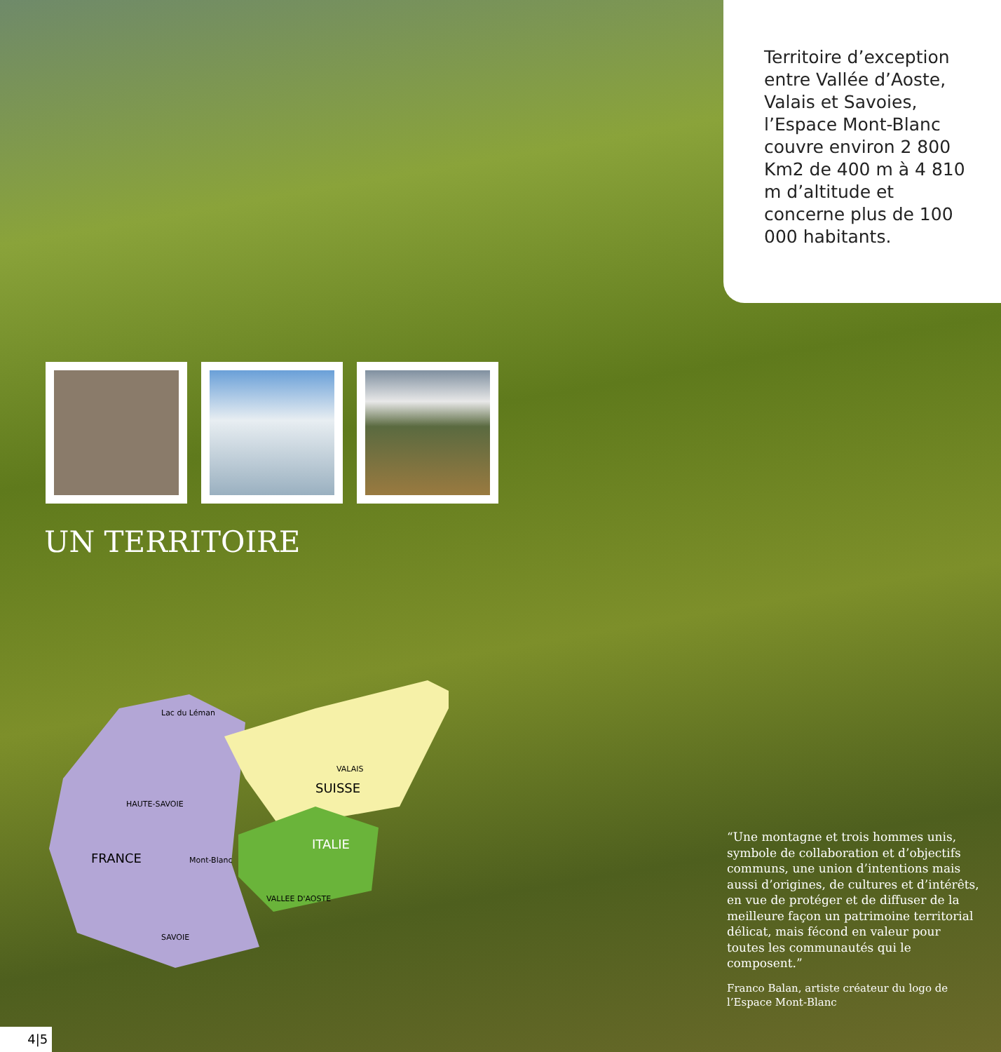Territoire d’exception entre Vallée d’Aoste, Valais et Savoies, l’Espace Mont-Blanc couvre environ 2 800 Km2 de 400 m à 4 810 m d’altitude et concerne plus de 100 000 habitants.
UN TERRITOIRE
FRANCE
SUISSE
ITALIE
Lac du Léman
HAUTE-SAVOIE
SAVOIE
VALAIS
VALLEE D'AOSTE
Mont-Blanc
“Une montagne et trois hommes unis, symbole de collaboration et d’objectifs communs, une union d’intentions mais aussi d’origines, de cultures et d’intérêts, en vue de protéger et de diffuser de la meilleure façon un patrimoine territorial délicat, mais fécond en valeur pour toutes les communautés qui le composent.”
Franco Balan, artiste créateur du logo de l’Espace Mont-Blanc
4|5